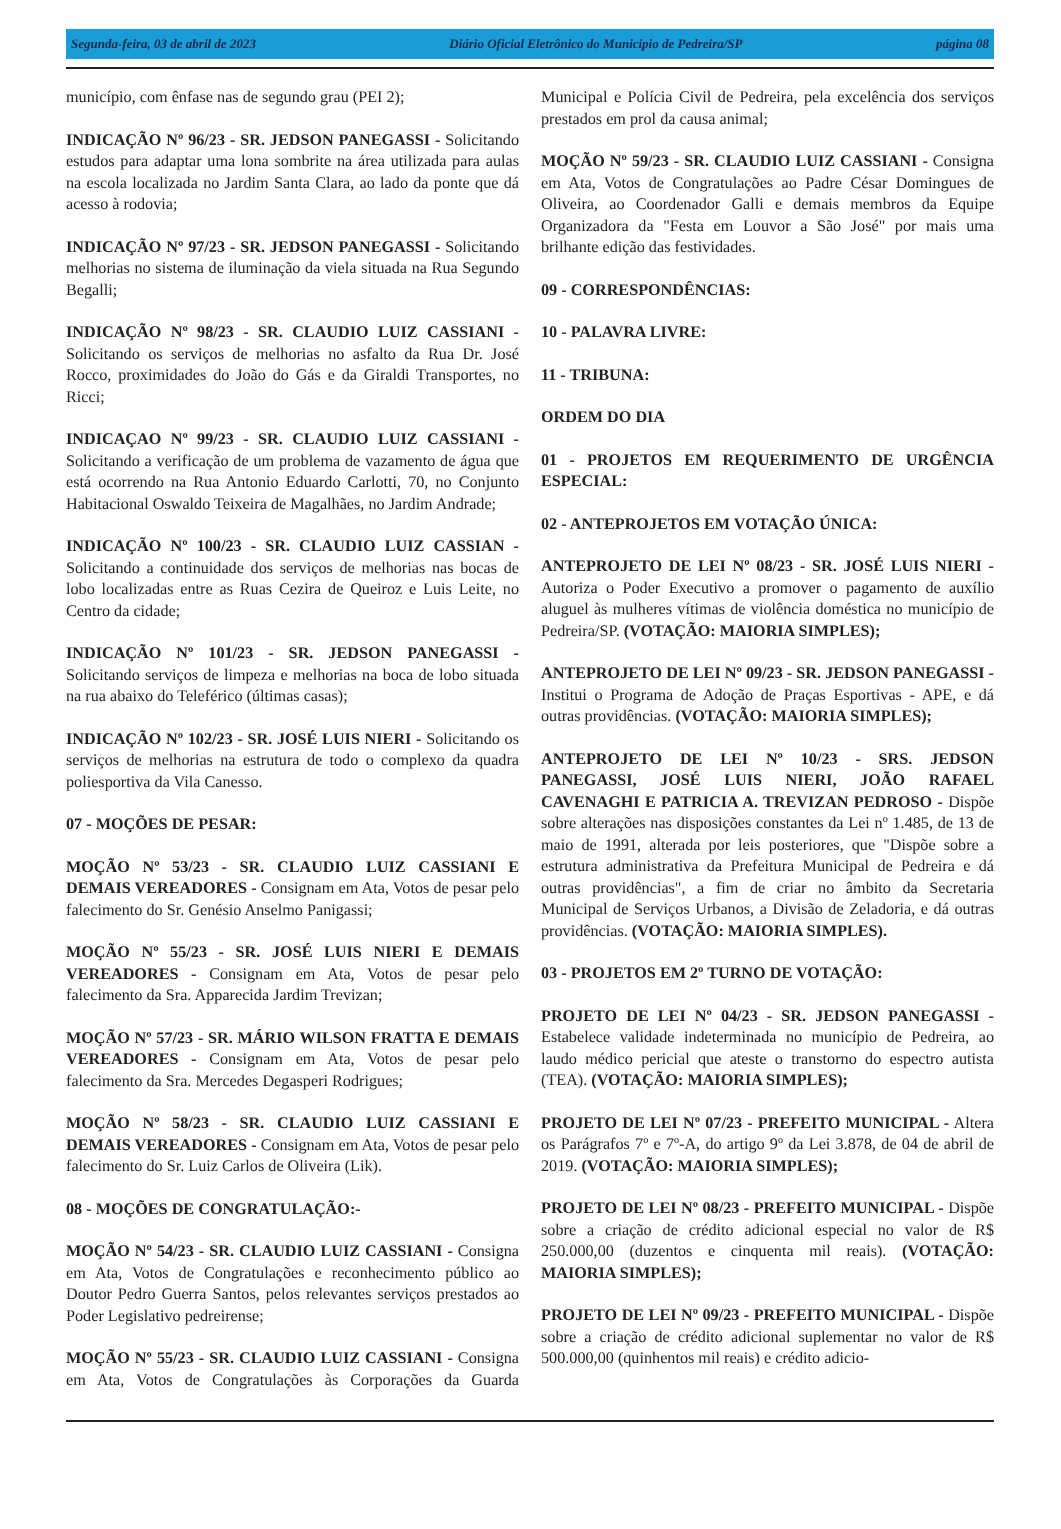Segunda-feira, 03 de abril de 2023 Diário Oficial Eletrônico do Municipio de Pedreira/SP página 08
município, com ênfase nas de segundo grau (PEI 2);
INDICAÇÃO Nº 96/23 - SR. JEDSON PANEGASSI - Solicitando estudos para adaptar uma lona sombrite na área utilizada para aulas na escola localizada no Jardim Santa Clara, ao lado da ponte que dá acesso à rodovia;
INDICAÇÃO Nº 97/23 - SR. JEDSON PANEGASSI - Solicitando melhorias no sistema de iluminação da viela situada na Rua Segundo Begalli;
INDICAÇÃO Nº 98/23 - SR. CLAUDIO LUIZ CASSIANI - Solicitando os serviços de melhorias no asfalto da Rua Dr. José Rocco, proximidades do João do Gás e da Giraldi Transportes, no Ricci;
INDICAÇAO Nº 99/23 - SR. CLAUDIO LUIZ CASSIANI - Solicitando a verificação de um problema de vazamento de água que está ocorrendo na Rua Antonio Eduardo Carlotti, 70, no Conjunto Habitacional Oswaldo Teixeira de Magalhães, no Jardim Andrade;
INDICAÇÃO Nº 100/23 - SR. CLAUDIO LUIZ CASSIAN - Solicitando a continuidade dos serviços de melhorias nas bocas de lobo localizadas entre as Ruas Cezira de Queiroz e Luis Leite, no Centro da cidade;
INDICAÇÃO Nº 101/23 - SR. JEDSON PANEGASSI - Solicitando serviços de limpeza e melhorias na boca de lobo situada na rua abaixo do Teleférico (últimas casas);
INDICAÇÃO Nº 102/23 - SR. JOSÉ LUIS NIERI - Solicitando os serviços de melhorias na estrutura de todo o complexo da quadra poliesportiva da Vila Canesso.
07 - MOÇÕES DE PESAR:
MOÇÃO Nº 53/23 - SR. CLAUDIO LUIZ CASSIANI E DEMAIS VEREADORES - Consignam em Ata, Votos de pesar pelo falecimento do Sr. Genésio Anselmo Panigassi;
MOÇÃO Nº 55/23 - SR. JOSÉ LUIS NIERI E DEMAIS VEREADORES - Consignam em Ata, Votos de pesar pelo falecimento da Sra. Apparecida Jardim Trevizan;
MOÇÃO Nº 57/23 - SR. MÁRIO WILSON FRATTA E DEMAIS VEREADORES - Consignam em Ata, Votos de pesar pelo falecimento da Sra. Mercedes Degasperi Rodrigues;
MOÇÃO Nº 58/23 - SR. CLAUDIO LUIZ CASSIANI E DEMAIS VEREADORES - Consignam em Ata, Votos de pesar pelo falecimento do Sr. Luiz Carlos de Oliveira (Lik).
08 - MOÇÕES DE CONGRATULAÇÃO:-
MOÇÃO Nº 54/23 - SR. CLAUDIO LUIZ CASSIANI - Consigna em Ata, Votos de Congratulações e reconhecimento público ao Doutor Pedro Guerra Santos, pelos relevantes serviços prestados ao Poder Legislativo pedreirense;
MOÇÃO Nº 55/23 - SR. CLAUDIO LUIZ CASSIANI - Consigna em Ata, Votos de Congratulações às Corporações da Guarda Municipal e Polícia Civil de Pedreira, pela excelência dos serviços prestados em prol da causa animal;
MOÇÃO Nº 59/23 - SR. CLAUDIO LUIZ CASSIANI - Consigna em Ata, Votos de Congratulações ao Padre César Domingues de Oliveira, ao Coordenador Galli e demais membros da Equipe Organizadora da "Festa em Louvor a São José" por mais uma brilhante edição das festividades.
09 - CORRESPONDÊNCIAS:
10 - PALAVRA LIVRE:
11 - TRIBUNA:
ORDEM DO DIA
01 - PROJETOS EM REQUERIMENTO DE URGÊNCIA ESPECIAL:
02 - ANTEPROJETOS EM VOTAÇÃO ÚNICA:
ANTEPROJETO DE LEI Nº 08/23 - SR. JOSÉ LUIS NIERI - Autoriza o Poder Executivo a promover o pagamento de auxílio aluguel às mulheres vítimas de violência doméstica no município de Pedreira/SP. (VOTAÇÃO: MAIORIA SIMPLES);
ANTEPROJETO DE LEI Nº 09/23 - SR. JEDSON PANEGASSI - Institui o Programa de Adoção de Praças Esportivas - APE, e dá outras providências. (VOTAÇÃO: MAIORIA SIMPLES);
ANTEPROJETO DE LEI Nº 10/23 - SRS. JEDSON PANEGASSI, JOSÉ LUIS NIERI, JOÃO RAFAEL CAVENAGHI E PATRICIA A. TREVIZAN PEDROSO - Dispõe sobre alterações nas disposições constantes da Lei nº 1.485, de 13 de maio de 1991, alterada por leis posteriores, que "Dispõe sobre a estrutura administrativa da Prefeitura Municipal de Pedreira e dá outras providências", a fim de criar no âmbito da Secretaria Municipal de Serviços Urbanos, a Divisão de Zeladoria, e dá outras providências. (VOTAÇÃO: MAIORIA SIMPLES).
03 - PROJETOS EM 2º TURNO DE VOTAÇÃO:
PROJETO DE LEI Nº 04/23 - SR. JEDSON PANEGASSI - Estabelece validade indeterminada no município de Pedreira, ao laudo médico pericial que ateste o transtorno do espectro autista (TEA). (VOTAÇÃO: MAIORIA SIMPLES);
PROJETO DE LEI Nº 07/23 - PREFEITO MUNICIPAL - Altera os Parágrafos 7º e 7º-A, do artigo 9º da Lei 3.878, de 04 de abril de 2019. (VOTAÇÃO: MAIORIA SIMPLES);
PROJETO DE LEI Nº 08/23 - PREFEITO MUNICIPAL - Dispõe sobre a criação de crédito adicional especial no valor de R$ 250.000,00 (duzentos e cinquenta mil reais). (VOTAÇÃO: MAIORIA SIMPLES);
PROJETO DE LEI Nº 09/23 - PREFEITO MUNICIPAL - Dispõe sobre a criação de crédito adicional suplementar no valor de R$ 500.000,00 (quinhentos mil reais) e crédito adicio-